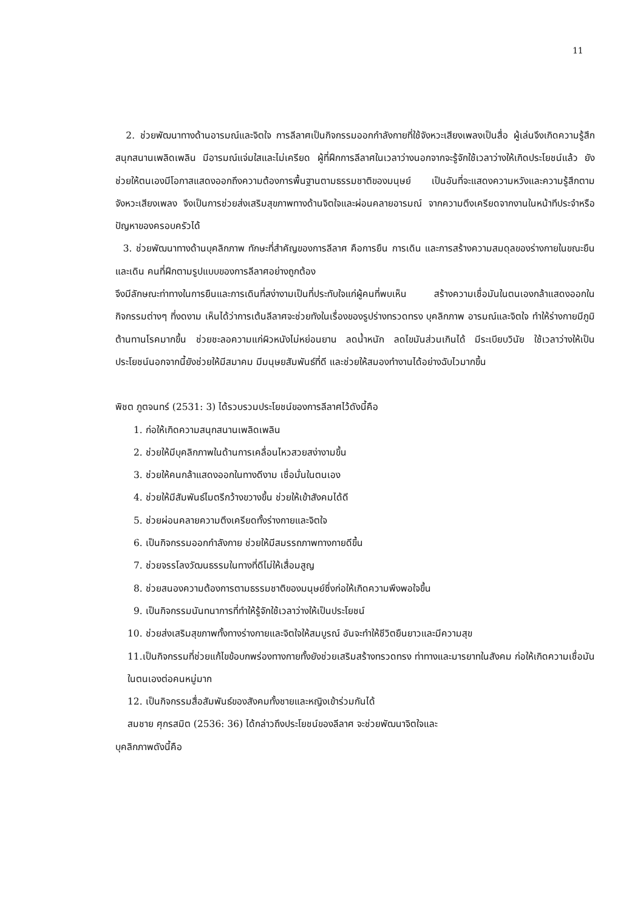11
2. ช่วยพัฒนาทางด้านอารมณ์และจิตใจ การลีลาศเป็นกิจกรรมออกกำลังกายที่ใช้จังหวะเสียงเพลงเป็นสื่อ ผู้เล่นจึงเกิดความรู้สึกสนุกสนานเพลิดเพลิน มีอารมณ์แจ่มใสและไม่เครียด ผู้ที่ฝึกการลีลาศในเวลาว่างนอกจากจะรู้จักใช้เวลาว่างให้เกิดประโยชน์แล้ว ยังช่วยให้ตนเองมีโอกาสแสดงออกถึงความต้องการพื้นฐานตามธรรมชาติของมนุษย์ เป็นอันที่จะแสดงความหวังและความรู้สึกตามจังหวะเสียงเพลง จึงเป็นการช่วยส่งเสริมสุขภาพทางด้านจิตใจและผ่อนคลายอารมณ์ จากความตึงเครียดจากงานในหน้าทีประจำหรือปัญหาของครอบครัวได้
3. ช่วยพัฒนาทางด้านบุคลิกภาพ ทักษะที่สำคัญของการลีลาศ คือการยืน การเดิน และการสร้างความสมดุลของร่างกายในขณะยืนและเดิน คนที่ฝึกตามรูปแบบของการลีลาศอย่างถูกต้อง
จึงมีลักษณะท่าทางในการยืนและการเดินที่สง่างามเป็นที่ประทับใจแก่ผู้คนที่พบเห็น สร้างความเชื่อมันในตนเองกล้าแสดงออกในกิจกรรมต่างๆ ที่งดงาม เห็นได้ว่าการเต้นลีลาศจะช่วยทังในเรื่องของรูปร่างทรวดทรง บุคลิกภาพ อารมณ์และจิตใจ ทำให้ร่างกายมีภูมิต้านทานโรคมากขึ้น ช่วยชะลอความแก่ผิวหนังไม่หย่อนยาน ลดน้ำหนัก ลดไขมันส่วนเกินได้ มีระเบียบวินัย ใช้เวลาว่างให้เป็นประโยชน์นอกจากนี้ยังช่วยให้มีสมาคม มีมนุษยสัมพันธ์ที่ดี และช่วยให้สมองทำงานได้อย่างฉับไวมากขึ้น
พิชต ภูตจนทร์ (2531: 3) ได้รวบรวมประโยชน์ของการลีลาศไว้ดังนี้คือ
1. ก่อให้เกิดความสนุกสนานเพลิดเพลิน
2. ช่วยให้มีบุคลิกภาพในด้านการเคลื่อนไหวสวยสง่างามขึ้น
3. ช่วยให้คนกล้าแสดงออกในทางดีงาม เชื่อมั่นในตนเอง
4. ช่วยให้มีสัมพันธ์ไมตรีกว้างขวางขึ้น ช่วยให้เข้าสังคมได้ดี
5. ช่วยผ่อนคลายความตึงเครียดทั้งร่างกายและจิตใจ
6. เป็นกิจกรรมออกกำลังกาย ช่วยให้มีสมรรถภาพทางกายดีขึ้น
7. ช่วยจรรโลงวัฒนธรรมในทางที่ดีไม่ให้เสื่อมสูญ
8. ช่วยสนองความต้องการตามธรรมชาติของมนุษย์ซึ่งก่อให้เกิดความพึงพอใจขึ้น
9. เป็นกิจกรรมนันทนาการที่ทำให้รู้จักใช้เวลาว่างให้เป็นประโยชน์
10. ช่วยส่งเสริมสุขภาพทั้งทางร่างกายและจิตใจให้สมบูรณ์ อันจะทำให้ชีวิตยืนยาวและมีความสุข
11.เป็นกิจกรรมที่ช่วยแก้ไขข้อบกพร่องทางกายทั้งยังช่วยเสริมสร้างทรวดทรง ท่าทางและมารยาทในสังคม ก่อให้เกิดความเชื่อมันในตนเองต่อคนหมู่มาก
12. เป็นกิจกรรมสื่อสัมพันธ์ของสังคมทั้งชายและหญิงเข้าร่วมกันได้
สมชาย ศุกรสมิต (2536: 36) ได้กล่าวถึงประโยชน์ของลีลาศ จะช่วยพัฒนาจิตใจและ
บุคลิกภาพดังนี้คือ